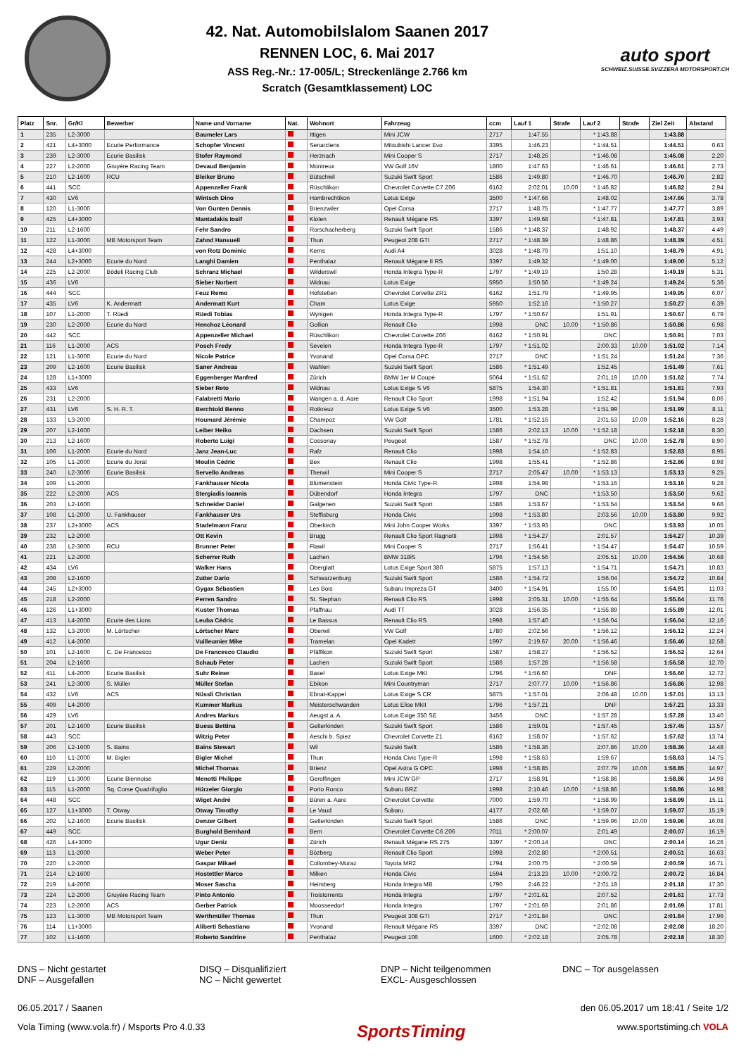42. Nat. Automobilslalom Saanen 2017
RENNEN LOC, 6. Mai 2017
ASS Reg.-Nr.: 17-005/L; Streckenlänge 2.766 km
Scratch (Gesamtklassement) LOC
auto sport
SCHWEIZ.SUISSE.SVIZZERA MOTORSPORT.CH
| Platz | Snr. | Gr/Kl | Bewerber | Name und Vorname | Nat. | Wohnort | Fahrzeug | ccm | Lauf 1 | Strafe | Lauf 2 | Strafe | Ziel Zeit | Abstand |
| --- | --- | --- | --- | --- | --- | --- | --- | --- | --- | --- | --- | --- | --- | --- |
| 1 | 235 | L2-3000 | | Baumeler Lars | | Ittigen | Mini JCW | 2717 | 1:47.55 | | * 1:43.88 | | 1:43.88 | |
| 2 | 421 | L4+3000 | Ecurie Performance | Schopfer Vincent | | Senarclens | Mitsubishi Lancer Evo | 3395 | 1:46.23 | | * 1:44.51 | | 1:44.51 | 0.63 |
| 3 | 239 | L2-3000 | Ecurie Basilisk | Stofer Raymond | | Herznach | Mini Cooper S | 2717 | 1:48.26 | | * 1:46.08 | | 1:46.08 | 2.20 |
| 4 | 227 | L2-2000 | Gruyère Racing Team | Devaud Benjamin | | Montreux | VW Golf 16V | 1800 | 1:47.63 | | * 1:46.61 | | 1:46.61 | 2.73 |
| 5 | 210 | L2-1600 | RCU | Bleiker Bruno | | Bütschwil | Suzuki Swift Sport | 1586 | 1:49.80 | | * 1:46.70 | | 1:46.70 | 2.82 |
| 6 | 441 | SCC | | Appenzeller Frank | | Rüschlikon | Chevrolet Corvette C7 Z06 | 6162 | 2:02.01 | 10.00 | * 1:46.82 | | 1:46.82 | 2.94 |
| 7 | 430 | LV6 | | Wintsch Dino | | Hombrechtikon | Lotus Exige | 3500 | * 1:47.66 | | 1:48.02 | | 1:47.66 | 3.78 |
| 8 | 120 | L1-3000 | | Von Gunten Dennis | | Brienzwiler | Opel Corsa | 2717 | 1:48.75 | | * 1:47.77 | | 1:47.77 | 3.89 |
| 9 | 425 | L4+3000 | | Mantadakis Iosif | | Kloten | Renault Mégane RS | 3397 | 1:49.68 | | * 1:47.81 | | 1:47.81 | 3.93 |
| 10 | 211 | L2-1600 | | Fehr Sandro | | Rorschacherberg | Suzuki Swift Sport | 1586 | * 1:48.37 | | 1:48.92 | | 1:48.37 | 4.49 |
| 11 | 122 | L1-3000 | MB Motorsport Team | Zahnd Hansueli | | Thun | Peugeot 208 GTI | 2717 | * 1:48.39 | | 1:48.86 | | 1:48.39 | 4.51 |
| 12 | 428 | L4+3000 | | von Rotz Dominic | | Kerns | Audi A4 | 3028 | * 1:48.79 | | 1:51.10 | | 1:48.79 | 4.91 |
| 13 | 244 | L2+3000 | Ecurie du Nord | Langhi Damien | | Penthalaz | Renault Mégane II RS | 3397 | 1:49.32 | | * 1:49.00 | | 1:49.00 | 5.12 |
| 14 | 225 | L2-2000 | Bödeli Racing Club | Schranz Michael | | Wilderswil | Honda Integra Type-R | 1797 | * 1:49.19 | | 1:50.28 | | 1:49.19 | 5.31 |
| 15 | 436 | LV6 | | Sieber Norbert | | Widnau | Lotus Exige | 5950 | 1:50.56 | | * 1:49.24 | | 1:49.24 | 5.36 |
| 16 | 444 | SCC | | Feuz Remo | | Hofstetten | Chevrolet Corvette ZR1 | 6162 | 1:51.79 | | * 1:49.95 | | 1:49.95 | 6.07 |
| 17 | 435 | LV6 | K. Andermatt | Andermatt Kurt | | Cham | Lotus Exige | 5950 | 1:52.16 | | * 1:50.27 | | 1:50.27 | 6.39 |
| 18 | 107 | L1-2000 | T. Rüedi | Rüedi Tobias | | Wynigen | Honda Integra Type-R | 1797 | * 1:50.67 | | 1:51.91 | | 1:50.67 | 6.79 |
| 19 | 230 | L2-2000 | Ecurie du Nord | Henchoz Léonard | | Gollion | Renault Clio | 1998 | DNC | 10.00 | * 1:50.86 | | 1:50.86 | 6.98 |
| 20 | 442 | SCC | | Appenzeller Michael | | Rüschlikon | Chevrolet Corvette Z06 | 6162 | * 1:50.91 | | DNC | | 1:50.91 | 7.03 |
| 21 | 116 | L1-2000 | ACS | Posch Fredy | | Sevelen | Honda Integra Type-R | 1797 | * 1:51.02 | | 2:00.33 | 10.00 | 1:51.02 | 7.14 |
| 22 | 121 | L1-3000 | Ecurie du Nord | Nicole Patrice | | Yvonand | Opel Corsa OPC | 2717 | DNC | | * 1:51.24 | | 1:51.24 | 7.36 |
| 23 | 209 | L2-1600 | Ecurie Basilisk | Saner Andreas | | Wahlen | Suzuki Swift Sport | 1586 | * 1:51.49 | | 1:52.45 | | 1:51.49 | 7.61 |
| 24 | 128 | L1+3000 | | Eggenberger Manfred | | Zürich | BMW 1er M Coupé | 5064 | * 1:51.62 | | 2:01.19 | 10.00 | 1:51.62 | 7.74 |
| 25 | 433 | LV6 | | Sieber Reto | | Widnau | Lotus Exige S V6 | 5875 | 1:54.30 | | * 1:51.81 | | 1:51.81 | 7.93 |
| 26 | 231 | L2-2000 | | Falabretti Mario | | Wangen a. d. Aare | Renault Clio Sport | 1998 | * 1:51.94 | | 1:52.42 | | 1:51.94 | 8.06 |
| 27 | 431 | LV6 | S. H. R. T. | Berchtold Benno | | Rotkreuz | Lotus Exige S V6 | 3500 | 1:53.28 | | * 1:51.99 | | 1:51.99 | 8.11 |
| 28 | 133 | L3-2000 | | Houmard Jérémie | | Champoz | VW Golf | 1781 | * 1:52.16 | | 2:01.53 | 10.00 | 1:52.16 | 8.28 |
| 29 | 207 | L2-1600 | | Leiber Heiko | | Dachsen | Suzuki Swift Sport | 1586 | 2:02.13 | 10.00 | * 1:52.18 | | 1:52.18 | 8.30 |
| 30 | 213 | L2-1600 | | Roberto Luigi | | Cossonay | Peugeot | 1587 | * 1:52.78 | | DNC | 10.00 | 1:52.78 | 8.90 |
| 31 | 106 | L1-2000 | Ecurie du Nord | Janz Jean-Luc | | Rafz | Renault Clio | 1998 | 1:54.10 | | * 1:52.83 | | 1:52.83 | 8.95 |
| 32 | 105 | L1-2000 | Ecurie du Jorat | Moulin Cédric | | Bex | Renault Clio | 1998 | 1:55.41 | | * 1:52.86 | | 1:52.86 | 8.98 |
| 33 | 240 | L2-3000 | Ecurie Basilisk | Servello Andreas | | Therwil | Mini Cooper S | 2717 | 2:05.47 | 10.00 | * 1:53.13 | | 1:53.13 | 9.25 |
| 34 | 109 | L1-2000 | | Fankhauser Nicola | | Blumenstein | Honda Civic Type-R | 1998 | 1:54.98 | | * 1:53.16 | | 1:53.16 | 9.28 |
| 35 | 222 | L2-2000 | ACS | Stergiadis Ioannis | | Dübendorf | Honda Integra | 1797 | DNC | | * 1:53.50 | | 1:53.50 | 9.62 |
| 36 | 203 | L2-1600 | | Schneider Daniel | | Galgenen | Suzuki Swift Sport | 1586 | 1:53.67 | | * 1:53.54 | | 1:53.54 | 9.66 |
| 37 | 108 | L1-2000 | U. Fankhauser | Fankhauser Urs | | Steffisburg | Honda Civic | 1998 | * 1:53.80 | | 2:03.56 | 10.00 | 1:53.80 | 9.92 |
| 38 | 237 | L2+3000 | ACS | Stadelmann Franz | | Oberkirch | Mini John Cooper Works | 3397 | * 1:53.93 | | DNC | | 1:53.93 | 10.05 |
| 39 | 232 | L2-2000 | | Ott Kevin | | Brugg | Renault Clio Sport Ragnotti | 1998 | * 1:54.27 | | 2:01.57 | | 1:54.27 | 10.39 |
| 40 | 238 | L2-3000 | RCU | Brunner Peter | | Flawil | Mini Cooper S | 2717 | 1:56.41 | | * 1:54.47 | | 1:54.47 | 10.59 |
| 41 | 221 | L2-2000 | | Scherrer Ruth | | Lachen | BMW 318iS | 1796 | * 1:54.56 | | 2:05.51 | 10.00 | 1:54.56 | 10.68 |
| 42 | 434 | LV6 | | Walker Hans | | Oberglatt | Lotus Exige Sport 380 | 5875 | 1:57.13 | | * 1:54.71 | | 1:54.71 | 10.83 |
| 43 | 208 | L2-1600 | | Zutter Dario | | Schwarzenburg | Suzuki Swift Sport | 1586 | * 1:54.72 | | 1:56.04 | | 1:54.72 | 10.84 |
| 44 | 245 | L2+3000 | | Gygax Sébastien | | Les Bois | Subaru Impreza GT | 3400 | * 1:54.91 | | 1:55.00 | | 1:54.91 | 11.03 |
| 45 | 218 | L2-2000 | | Perren Sandro | | St. Stephan | Renault Clio RS | 1998 | 2:05.31 | 10.00 | * 1:55.64 | | 1:55.64 | 11.76 |
| 46 | 126 | L1+3000 | | Kuster Thomas | | Pfaffnau | Audi TT | 3028 | 1:56.35 | | * 1:55.89 | | 1:55.89 | 12.01 |
| 47 | 413 | L4-2000 | Ecurie des Lions | Leuba Cédric | | Le Bassus | Renault Clio RS | 1998 | 1:57.40 | | * 1:56.04 | | 1:56.04 | 12.16 |
| 48 | 132 | L3-2000 | M. Lörtscher | Lörtscher Marc | | Oberwil | VW Golf | 1780 | 2:02.56 | | * 1:56.12 | | 1:56.12 | 12.24 |
| 49 | 412 | L4-2000 | | Vuilleumier Mike | | Tramelan | Opel Kadett | 1997 | 2:19.67 | 20.00 | * 1:56.46 | | 1:56.46 | 12.58 |
| 50 | 101 | L2-1600 | C. De Francesco | De Francesco Claudio | | Pfäffikon | Suzuki Swift Sport | 1587 | 1:58.27 | | * 1:56.52 | | 1:56.52 | 12.64 |
| 51 | 204 | L2-1600 | | Schaub Peter | | Lachen | Suzuki Swift Sport | 1586 | 1:57.28 | | * 1:56.58 | | 1:56.58 | 12.70 |
| 52 | 411 | L4-2000 | Ecurie Basilisk | Suhr Reiner | | Basel | Lotus Exige MKI | 1796 | * 1:56.60 | | DNF | | 1:56.60 | 12.72 |
| 53 | 241 | L2-3000 | S. Müller | Müller Stefan | | Ebikon | Mini Countryman | 2717 | 2:07.77 | 10.00 | * 1:56.86 | | 1:56.86 | 12.98 |
| 54 | 432 | LV6 | ACS | Nüssli Christian | | Ebnat-Kappel | Lotus Exige S CR | 5875 | * 1:57.01 | | 2:06.48 | 10.00 | 1:57.01 | 13.13 |
| 55 | 409 | L4-2000 | | Kummer Markus | | Meisterschwanden | Lotus Elise MkII | 1796 | * 1:57.21 | | DNF | | 1:57.21 | 13.33 |
| 56 | 429 | LV6 | | Andres Markus | | Aeugst a. A. | Lotus Exige 350 SE | 3456 | DNC | | * 1:57.28 | | 1:57.28 | 13.40 |
| 57 | 201 | L2-1600 | Ecurie Basilisk | Buess Bettina | | Gelterkinden | Suzuki Swift Sport | 1586 | 1:59.01 | | * 1:57.45 | | 1:57.45 | 13.57 |
| 58 | 443 | SCC | | Witzig Peter | | Aeschi b. Spiez | Chevrolet Corvette Z1 | 6162 | 1:58.07 | | * 1:57.62 | | 1:57.62 | 13.74 |
| 59 | 206 | L2-1600 | S. Bains | Bains Stewart | | Wil | Suzuki Swift | 1586 | * 1:58.36 | | 2:07.86 | 10.00 | 1:58.36 | 14.48 |
| 60 | 110 | L1-2000 | M. Bigler | Bigler Michel | | Thun | Honda Civic Type-R | 1998 | * 1:58.63 | | 1:59.67 | | 1:58.63 | 14.75 |
| 61 | 229 | L2-2000 | | Michel Thomas | | Brienz | Opel Astra G OPC | 1998 | * 1:58.85 | | 2:07.79 | 10.00 | 1:58.85 | 14.97 |
| 62 | 119 | L1-3000 | Ecurie Biennoise | Menotti Philippe | | Gerolfingen | Mini JCW GP | 2717 | 1:58.91 | | * 1:58.86 | | 1:58.86 | 14.98 |
| 63 | 115 | L1-2000 | Sq. Corse Quadrifoglio | Hürzeler Giorgio | | Porto Ronco | Subaru BRZ | 1998 | 2:10.46 | 10.00 | * 1:58.86 | | 1:58.86 | 14.98 |
| 64 | 448 | SCC | | Wiget André | | Büren a. Aare | Chevrolet Corvette | 7000 | 1:59.70 | | * 1:58.99 | | 1:58.99 | 15.11 |
| 65 | 127 | L1+3000 | T. Otway | Otway Timothy | | Le Vaud | Subaru | 4177 | 2:02.68 | | * 1:59.07 | | 1:59.07 | 15.19 |
| 66 | 202 | L2-1600 | Ecurie Basilisk | Denzer Gilbert | | Gelterkinden | Suzuki Swift Sport | 1586 | DNC | | * 1:59.96 | 10.00 | 1:59.96 | 16.08 |
| 67 | 449 | SCC | | Burghold Bernhard | | Bern | Chevrolet Corvette C6 Z06 | 7011 | * 2:00.07 | | 2:01.49 | | 2:00.07 | 16.19 |
| 68 | 426 | L4+3000 | | Ugur Deniz | | Zürich | Renault Mégane RS 275 | 3397 | * 2:00.14 | | DNC | | 2:00.14 | 16.26 |
| 69 | 113 | L1-2000 | | Weber Peter | | Bözberg | Renault Clio Sport | 1998 | 2:02.80 | | * 2:00.51 | | 2:00.51 | 16.63 |
| 70 | 220 | L2-2000 | | Gaspar Mikael | | Collombey-Muraz | Toyota MR2 | 1794 | 2:00.75 | | * 2:00.59 | | 2:00.59 | 16.71 |
| 71 | 214 | L2-1600 | | Hostettler Marco | | Milken | Honda Civic | 1594 | 2:13.23 | 10.00 | * 2:00.72 | | 2:00.72 | 16.84 |
| 72 | 219 | L4-2000 | | Moser Sascha | | Heimberg | Honda Integra MB | 1790 | 2:46.22 | | * 2:01.18 | | 2:01.18 | 17.30 |
| 73 | 224 | L2-2000 | Gruyère Racing Team | Pinto Antonio | | Troistorrents | Honda Integra | 1797 | * 2:01.61 | | 2:07.52 | | 2:01.61 | 17.73 |
| 74 | 223 | L2-2000 | ACS | Gerber Patrick | | Moosseedorf | Honda Integra | 1797 | * 2:01.69 | | 2:01.86 | | 2:01.69 | 17.81 |
| 75 | 123 | L1-3000 | MB Motorsport Team | Werthmüller Thomas | | Thun | Peugeot 308 GTI | 2717 | * 2:01.84 | | DNC | | 2:01.84 | 17.96 |
| 76 | 114 | L1+3000 | | Aliberti Sebastiano | | Yvonand | Renault Mégane RS | 3397 | DNC | | * 2:02.08 | | 2:02.08 | 18.20 |
| 77 | 102 | L1-1600 | | Roberto Sandrine | | Penthalaz | Peugeot 106 | 1600 | * 2:02.18 | | 2:05.78 | | 2:02.18 | 18.30 |
DNS – Nicht gestartet
DNF – Ausgefallen
DISQ – Disqualifiziert
NC – Nicht gewertet
DNP – Nicht teilgenommen
EXCL- Ausgeschlossen
DNC – Tor ausgelassen
06.05.2017 / Saanen den 06.05.2017 um 18:41 / Seite 1/2
Vola Timing (www.vola.fr) / Msports Pro 4.0.33 SportsTiming www.sportstiming.ch VOLA